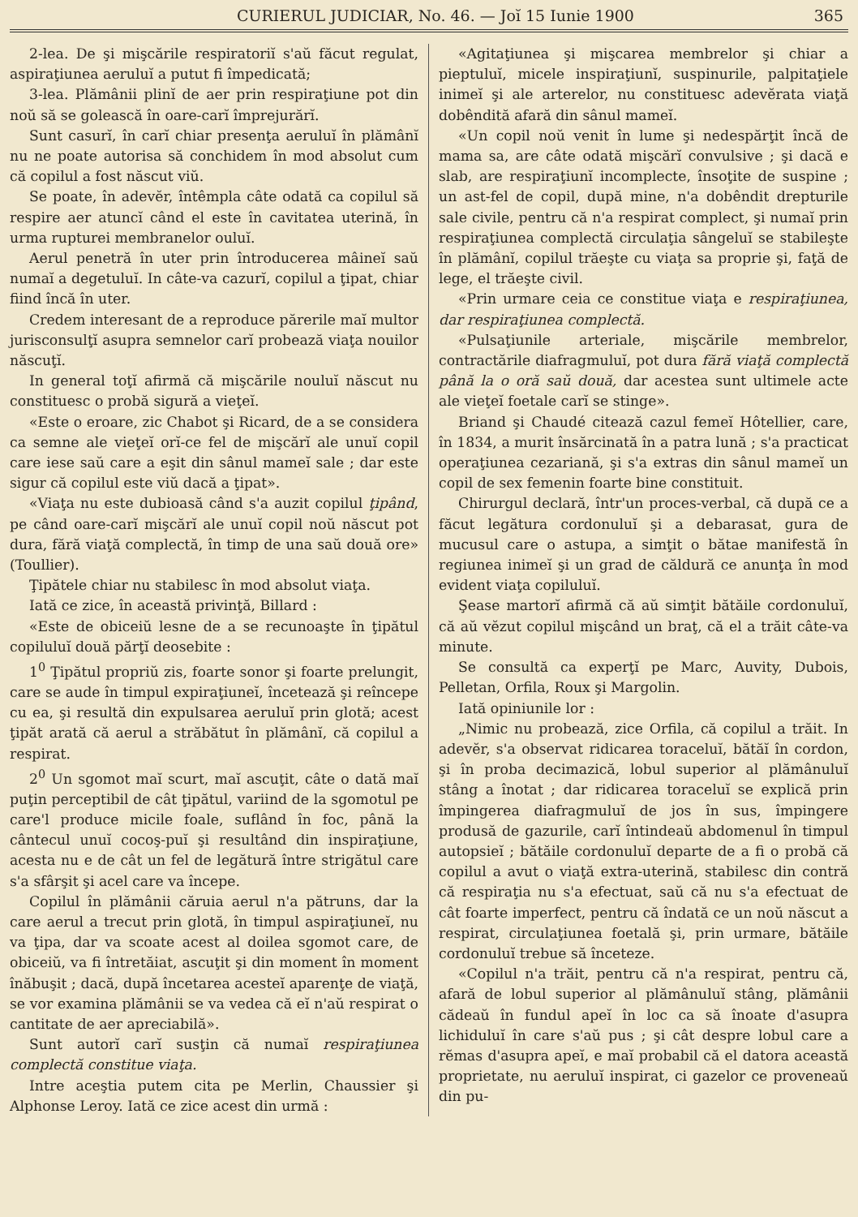CURIERUL JUDICIAR, No. 46. — Joĭ 15 Iunie 1900 365
2-lea. De şi mişcările respiratoriĭ s'aŭ făcut regulat, aspiraţiunea aeruluĭ a putut fi împedicată;
3-lea. Plămânii plinĭ de aer prin respiraţiune pot din noŭ să se golească în oare-carĭ împrejurărĭ.
Sunt casurĭ, în carĭ chiar presenţa aeruluĭ în plămânĭ nu ne poate autorisa să conchidem în mod absolut cum că copilul a fost născut viŭ.
Se poate, în adevĕr, întêmpla câte odată ca copilul să respire aer atuncĭ când el este în cavitatea uterină, în urma rupturei membranelor ouluĭ.
Aerul penetră în uter prin întroducerea mâineĭ saŭ numaĭ a degetuluĭ. In câte-va cazurĭ, copilul a ţipat, chiar fiind încă în uter.
Credem interesant de a reproduce părerile maĭ multor jurisconsulţĭ asupra semnelor carĭ probează viaţa nouilor născuţĭ.
In general toţĭ afirmă că mişcările nouluĭ născut nu constituesc o probă sigură a vieţeĭ.
«Este o eroare, zic Chabot şi Ricard, de a se considera ca semne ale vieţeĭ orĭ-ce fel de mişcărĭ ale unuĭ copil care iese saŭ care a eşit din sânul mameĭ sale ; dar este sigur că copilul este viŭ dacă a ţipat».
«Viaţa nu este dubioasă când s'a auzit copilul ţipând, pe când oare-carĭ mişcărĭ ale unuĭ copil noŭ născut pot dura, fără viaţă complectă, în timp de una saŭ două ore» (Toullier).
Ţipătele chiar nu stabilesc în mod absolut viaţa.
Iată ce zice, în această privinţă, Billard :
«Este de obiceiŭ lesne de a se recunoaşte în ţipătul copiluluĭ două părţĭ deosebite :
1<sup>0</sup> Ţipătul propriŭ zis, foarte sonor şi foarte prelungit, care se aude în timpul expiraţiuneĭ, încetează şi reîncepe cu ea, şi resultă din expulsarea aeruluĭ prin glotă; acest ţipăt arată că aerul a străbătut în plămânĭ, că copilul a respirat.
2<sup>0</sup> Un sgomot maĭ scurt, maĭ ascuţit, câte o dată maĭ puţin perceptibil de cât ţipătul, variind de la sgomotul pe care'l produce micile foale, suflând în foc, până la cântecul unuĭ cocoş-puĭ şi resultând din inspiraţiune, acesta nu e de cât un fel de legătură între strigătul care s'a sfârşit şi acel care va începe.
Copilul în plămânii căruia aerul n'a pătruns, dar la care aerul a trecut prin glotă, în timpul aspiraţiuneĭ, nu va ţipa, dar va scoate acest al doilea sgomot care, de obiceiŭ, va fi întretăiat, ascuţit şi din moment în moment înăbuşit ; dacă, după încetarea acesteĭ aparenţe de viaţă, se vor examina plămânii se va vedea că eĭ n'aŭ respirat o cantitate de aer apreciabilă».
Sunt autorĭ carĭ susţin că numaĭ respiraţiunea complectă constitue viaţa.
Intre aceştia putem cita pe Merlin, Chaussier şi Alphonse Leroy. Iată ce zice acest din urmă :
«Agitaţiunea şi mişcarea membrelor şi chiar a pieptuluĭ, micele inspiraţiunĭ, suspinurile, palpitaţiele inimeĭ şi ale arterelor, nu constituesc adevĕrata viaţă dobêndită afară din sânul mameĭ.
«Un copil noŭ venit în lume şi nedespărţit încă de mama sa, are câte odată mişcărĭ convulsive ; şi dacă e slab, are respiraţiunĭ incomplecte, însoţite de suspine ; un ast-fel de copil, după mine, n'a dobêndit drepturile sale civile, pentru că n'a respirat complect, şi numaĭ prin respiraţiunea complectă circulaţia sângeluĭ se stabileşte în plămânĭ, copilul trăeşte cu viaţa sa proprie şi, faţă de lege, el trăeşte civil.
«Prin urmare ceia ce constitue viaţa e respiraţiunea, dar respiraţiunea complectă.
«Pulsaţiunile arteriale, mişcările membrelor, contractările diafragmuluĭ, pot dura fără viaţă complectă până la o oră saŭ două, dar acestea sunt ultimele acte ale vieţeĭ foetale carĭ se stinge».
Briand şi Chaudé citează cazul femeĭ Hôtellier, care, în 1834, a murit însărcinată în a patra lună ; s'a practicat operaţiunea cezariană, şi s'a extras din sânul mameĭ un copil de sex femenin foarte bine constituit.
Chirurgul declară, într'un proces-verbal, că după ce a făcut legătura cordonuluĭ şi a debarasat, gura de mucusul care o astupa, a simţit o bătae manifestă în regiunea inimeĭ şi un grad de căldură ce anunţa în mod evident viaţa copiluluĭ.
Şease martorĭ afirmă că aŭ simţit bătăile cordonuluĭ, că aŭ vĕzut copilul mişcând un braţ, că el a trăit câte-va minute.
Se consultă ca experţĭ pe Marc, Auvity, Dubois, Pelletan, Orfila, Roux şi Margolin.
Iată opiniunile lor :
„Nimic nu probează, zice Orfila, că copilul a trăit. In adevĕr, s'a observat ridicarea toraceluĭ, bătăĭ în cordon, şi în proba decimazică, lobul superior al plămânuluĭ stâng a înotat ; dar ridicarea toraceluĭ se explică prin împingerea diafragmuluĭ de jos în sus, împingere produsă de gazurile, carĭ întindeaŭ abdomenul în timpul autopsieĭ ; bătăile cordonuluĭ departe de a fi o probă că copilul a avut o viaţă extra-uterină, stabilesc din contră că respiraţia nu s'a efectuat, saŭ că nu s'a efectuat de cât foarte imperfect, pentru că îndată ce un noŭ născut a respirat, circulaţiunea foetală şi, prin urmare, bătăile cordonuluĭ trebue să înceteze.
«Copilul n'a trăit, pentru că n'a respirat, pentru că, afară de lobul superior al plămânuluĭ stâng, plămânii cădeaŭ în fundul apeĭ în loc ca să înoate d'asupra lichiduluĭ în care s'aŭ pus ; şi cât despre lobul care a rĕmas d'asupra apeĭ, e maĭ probabil că el datora această proprietate, nu aeruluĭ inspirat, ci gazelor ce proveneaŭ din pu-